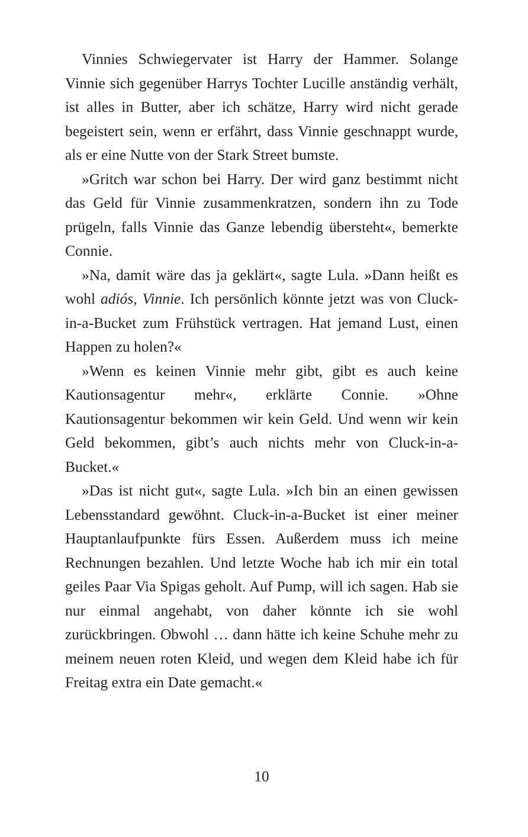Vinnies Schwiegervater ist Harry der Hammer. Solange Vinnie sich gegenüber Harrys Tochter Lucille anständig verhält, ist alles in Butter, aber ich schätze, Harry wird nicht gerade begeistert sein, wenn er erfährt, dass Vinnie geschnappt wurde, als er eine Nutte von der Stark Street bumste.
»Gritch war schon bei Harry. Der wird ganz bestimmt nicht das Geld für Vinnie zusammenkratzen, sondern ihn zu Tode prügeln, falls Vinnie das Ganze lebendig übersteht«, bemerkte Connie.
»Na, damit wäre das ja geklärt«, sagte Lula. »Dann heißt es wohl adiós, Vinnie. Ich persönlich könnte jetzt was von Cluck-in-a-Bucket zum Frühstück vertragen. Hat jemand Lust, einen Happen zu holen?«
»Wenn es keinen Vinnie mehr gibt, gibt es auch keine Kautionsagentur mehr«, erklärte Connie. »Ohne Kautionsagentur bekommen wir kein Geld. Und wenn wir kein Geld bekommen, gibt’s auch nichts mehr von Cluck-in-a-Bucket.«
»Das ist nicht gut«, sagte Lula. »Ich bin an einen gewissen Lebensstandard gewöhnt. Cluck-in-a-Bucket ist einer meiner Hauptanlaufpunkte fürs Essen. Außerdem muss ich meine Rechnungen bezahlen. Und letzte Woche hab ich mir ein total geiles Paar Via Spigas geholt. Auf Pump, will ich sagen. Hab sie nur einmal angehabt, von daher könnte ich sie wohl zurückbringen. Obwohl … dann hätte ich keine Schuhe mehr zu meinem neuen roten Kleid, und wegen dem Kleid habe ich für Freitag extra ein Date gemacht.«
10